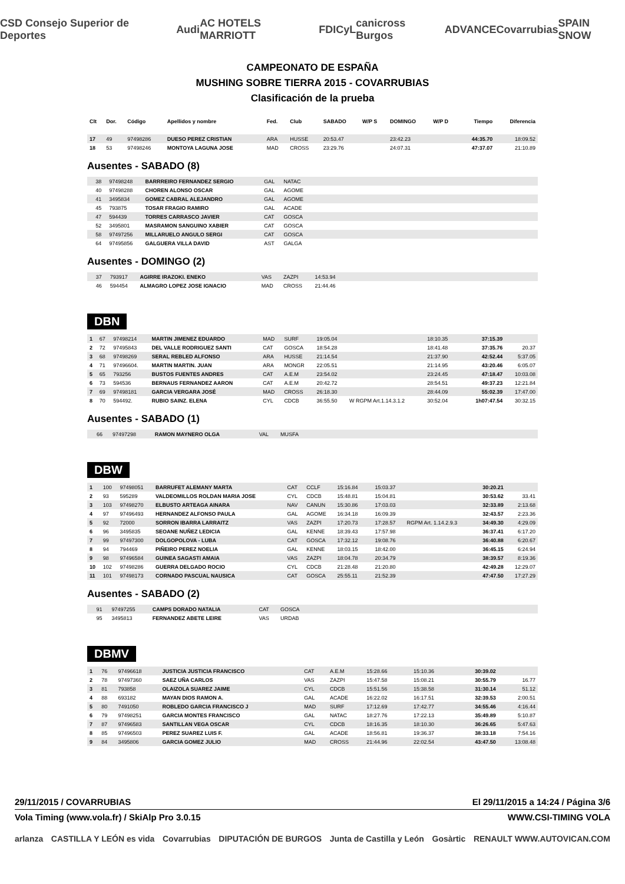CSD Consejo Superior de Deportes Audi AC HOTELS MARRIOTT FDICyL canicross Burgos ADVANCE Covarrubias SPAIN SNOW
CAMPEONATO DE ESPAÑA
MUSHING SOBRE TIERRA 2015 - COVARRUBIAS
Clasificación de la prueba
| Clt | Dor. | Código | Apellidos y nombre | Fed. | Club | SABADO | W/P S | DOMINGO | W/P D | Tiempo | Diferencia |
| --- | --- | --- | --- | --- | --- | --- | --- | --- | --- | --- | --- |
| 17 | 49 | 97498286 | DUESO PEREZ CRISTIAN | ARA | HUSSE | 20:53.47 | | 23:42.23 | | 44:35.70 | 18:09.52 |
| 18 | 53 | 97498246 | MONTOYA LAGUNA JOSE | MAD | CROSS | 23:29.76 | | 24:07.31 | | 47:37.07 | 21:10.89 |
Ausentes - SABADO (8)
| | 38 | 97498248 | BARRREIRO FERNANDEZ SERGIO | GAL | NATAC | |
| | 40 | 97498288 | CHOREN ALONSO OSCAR | GAL | AGOME | |
| | 41 | 3495834 | GOMEZ CABRAL ALEJANDRO | GAL | AGOME | |
| | 45 | 793875 | TOSAR FRAGIO RAMIRO | GAL | ACADE | |
| | 47 | 594439 | TORRES CARRASCO JAVIER | CAT | GOSCA | |
| | 52 | 3495801 | MASRAMON SANGUINO XABIER | CAT | GOSCA | |
| | 58 | 97497256 | MILLARUELO ANGULO SERGI | CAT | GOSCA | |
| | 64 | 97495856 | GALGUERA VILLA DAVID | AST | GALGA | |
Ausentes - DOMINGO (2)
| | 37 | 793917 | AGIRRE IRAZOKI. ENEKO | VAS | ZAZPI | 14:53.94 |
| | 46 | 594454 | ALMAGRO LOPEZ JOSE IGNACIO | MAD | CROSS | 21:44.46 |
DBN
| 1 | 67 | 97498214 | MARTIN JIMENEZ EDUARDO | MAD | SURF | 19:05.04 | | 18:10.35 | | 37:15.39 | |
| 2 | 72 | 97495843 | DEL VALLE RODRIGUEZ SANTI | CAT | GOSCA | 18:54.28 | | 18:41.48 | | 37:35.76 | 20.37 |
| 3 | 68 | 97498269 | SERAL REBLED ALFONSO | ARA | HUSSE | 21:14.54 | | 21:37.90 | | 42:52.44 | 5:37.05 |
| 4 | 71 | 97496604. | MARTIN MARTIN. JUAN | ARA | MONGR | 22:05.51 | | 21:14.95 | | 43:20.46 | 6:05.07 |
| 5 | 65 | 793256 | BUSTOS FUENTES ANDRES | CAT | A.E.M | 23:54.02 | | 23:24.45 | | 47:18.47 | 10:03.08 |
| 6 | 73 | 594536 | BERNAUS FERNANDEZ AARON | CAT | A.E.M | 20:42.72 | | 28:54.51 | | 49:37.23 | 12:21.84 |
| 7 | 69 | 97498181 | GARCIA VERGARA JOSÉ | MAD | CROSS | 26:18.30 | | 28:44.09 | | 55:02.39 | 17:47.00 |
| 8 | 70 | 594492. | RUBIO SAINZ. ELENA | CYL | CDCB | 36:55.50 | W RGPM Art.1.14.3.1.2 | 30:52.04 | | 1h07:47.54 | 30:32.15 |
Ausentes - SABADO (1)
| | 66 | 97497298 | RAMON MAYNERO OLGA | VAL | MUSFA | |
DBW
| 1 | 100 | 97498051 | BARRUFET ALEMANY MARTA | CAT | CCLF | 15:16.84 | | 15:03.37 | | 30:20.21 | |
| 2 | 93 | 595289 | VALDEOMILLOS ROLDAN MARIA JOSE | CYL | CDCB | 15:48.81 | | 15:04.81 | | 30:53.62 | 33.41 |
| 3 | 103 | 97498270 | ELBUSTO ARTEAGA AINARA | NAV | CANUN | 15:30.86 | | 17:03.03 | | 32:33.89 | 2:13.68 |
| 4 | 97 | 97496493 | HERNANDEZ ALFONSO PAULA | GAL | AGOME | 16:34.18 | | 16:09.39 | | 32:43.57 | 2:23.36 |
| 5 | 92 | 72000 | SORRON IBARRA LARRAITZ | VAS | ZAZPI | 17:20.73 | | 17:28.57 | RGPM Art. 1.14.2.9.3 | 34:49.30 | 4:29.09 |
| 6 | 96 | 3495835 | SEOANE NUÑEZ LEDICIA | GAL | KENNE | 18:39.43 | | 17:57.98 | | 36:37.41 | 6:17.20 |
| 7 | 99 | 97497300 | DOLGOPOLOVA - LUBA | CAT | GOSCA | 17:32.12 | | 19:08.76 | | 36:40.88 | 6:20.67 |
| 8 | 94 | 794469 | PIÑEIRO PEREZ NOELIA | GAL | KENNE | 18:03.15 | | 18:42.00 | | 36:45.15 | 6:24.94 |
| 9 | 98 | 97496584 | GUINEA SAGASTI AMAIA | VAS | ZAZPI | 18:04.78 | | 20:34.79 | | 38:39.57 | 8:19.36 |
| 10 | 102 | 97498286 | GUERRA DELGADO ROCIO | CYL | CDCB | 21:28.48 | | 21:20.80 | | 42:49.28 | 12:29.07 |
| 11 | 101 | 97498173 | CORNADO PASCUAL NAUSICA | CAT | GOSCA | 25:55.11 | | 21:52.39 | | 47:47.50 | 17:27.29 |
Ausentes - SABADO (2)
| | 91 | 97497255 | CAMPS DORADO NATALIA | CAT | GOSCA | |
| | 95 | 3495813 | FERNANDEZ ABETE LEIRE | VAS | URDAB | |
DBMV
| 1 | 76 | 97496618 | JUSTICIA JUSTICIA FRANCISCO | CAT | A.E.M | 15:28.66 | | 15:10.36 | | 30:39.02 | |
| 2 | 78 | 97497360 | SAEZ UÑA CARLOS | VAS | ZAZPI | 15:47.58 | | 15:08.21 | | 30:55.79 | 16.77 |
| 3 | 81 | 793858 | OLAIZOLA SUAREZ JAIME | CYL | CDCB | 15:51.56 | | 15:38.58 | | 31:30.14 | 51.12 |
| 4 | 88 | 693182 | MAYAN DIOS RAMON A. | GAL | ACADE | 16:22.02 | | 16:17.51 | | 32:39.53 | 2:00.51 |
| 5 | 80 | 7491050 | ROBLEDO GARCIA FRANCISCO J | MAD | SURF | 17:12.69 | | 17:42.77 | | 34:55.46 | 4:16.44 |
| 6 | 79 | 97498251 | GARCIA MONTES FRANCISCO | GAL | NATAC | 18:27.76 | | 17:22.13 | | 35:49.89 | 5:10.87 |
| 7 | 87 | 97496583 | SANTILLAN VEGA OSCAR | CYL | CDCB | 18:16.35 | | 18:10.30 | | 36:26.65 | 5:47.63 |
| 8 | 85 | 97496503 | PEREZ SUAREZ LUIS F. | GAL | ACADE | 18:56.81 | | 19:36.37 | | 38:33.18 | 7:54.16 |
| 9 | 84 | 3495806 | GARCIA GOMEZ JULIO | MAD | CROSS | 21:44.96 | | 22:02.54 | | 43:47.50 | 13:08.48 |
29/11/2015 / COVARRUBIAS El 29/11/2015 a 14:24 / Página 3/6
Vola Timing (www.vola.fr) / SkiAlp Pro 3.0.15 WWW.CSI-TIMING VOLA
arlanza CASTILLA Y LEÓN es vida Covarrubias DIPUTACIÓN DE BURGOS Junta de Castilla y León Gosàrtic RENAULT WWW.AUTOVICAN.COM